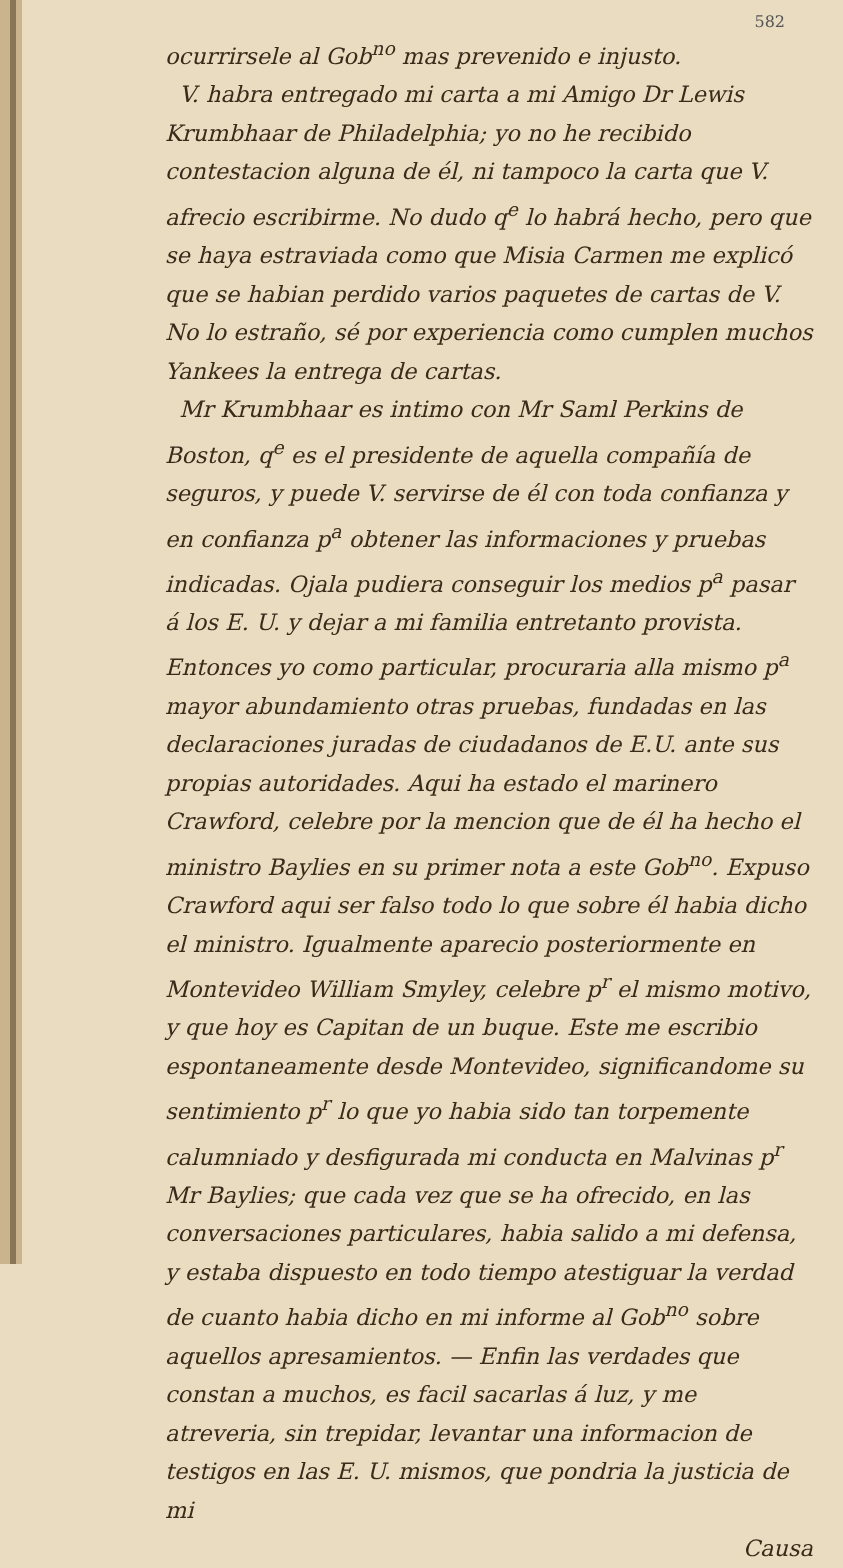582
ocurrirsele al Gob<sup>no</sup> mas prevenido e injusto.
V. habra entregado mi carta a mi Amigo Dr Lewis Krumbhaar de Philadelphia; yo no he recibido contestacion alguna de él, ni tampoco la carta que V. afrecio escribirme. No dudo q<sup>e</sup> lo habrá hecho, pero que se haya estraviada como que Misia Carmen me explicó que se habian perdido varios paquetes de cartas de V. No lo estraño, sé por experiencia como cumplen muchos Yankees la entrega de cartas.
Mr Krumbhaar es intimo con Mr Saml Perkins de Boston, q<sup>e</sup> es el presidente de aquella compañía de seguros, y puede V. servirse de él con toda confianza y en confianza p<sup>a</sup> obtener las informaciones y pruebas indicadas. Ojala pudiera conseguir los medios p<sup>a</sup> pasar á los E. U. y dejar a mi familia entretanto provista. Entonces yo como particular, procuraria alla mismo p<sup>a</sup> mayor abundamiento otras pruebas, fundadas en las declaraciones juradas de ciudadanos de E.U. ante sus propias autoridades. Aqui ha estado el marinero Crawford, celebre por la mencion que de él ha hecho el ministro Baylies en su primer nota a este Gob<sup>no</sup>. Expuso Crawford aqui ser falso todo lo que sobre él habia dicho el ministro. Igualmente aparecio posteriormente en Montevideo William Smyley, celebre p<sup>r</sup> el mismo motivo, y que hoy es Capitan de un buque. Este me escribio espontaneamente desde Montevideo, significandome su sentimiento p<sup>r</sup> lo que yo habia sido tan torpemente calumniado y desfigurada mi conducta en Malvinas p<sup>r</sup> Mr Baylies; que cada vez que se ha ofrecido, en las conversaciones particulares, habia salido a mi defensa, y estaba dispuesto en todo tiempo atestiguar la verdad de cuanto habia dicho en mi informe al Gob<sup>no</sup> sobre aquellos apresamientos. — Enfin las verdades que constan a muchos, es facil sacarlas á luz, y me atreveria, sin trepidar, levantar una informacion de testigos en las E. U. mismos, que pondria la justicia de mi
Causa